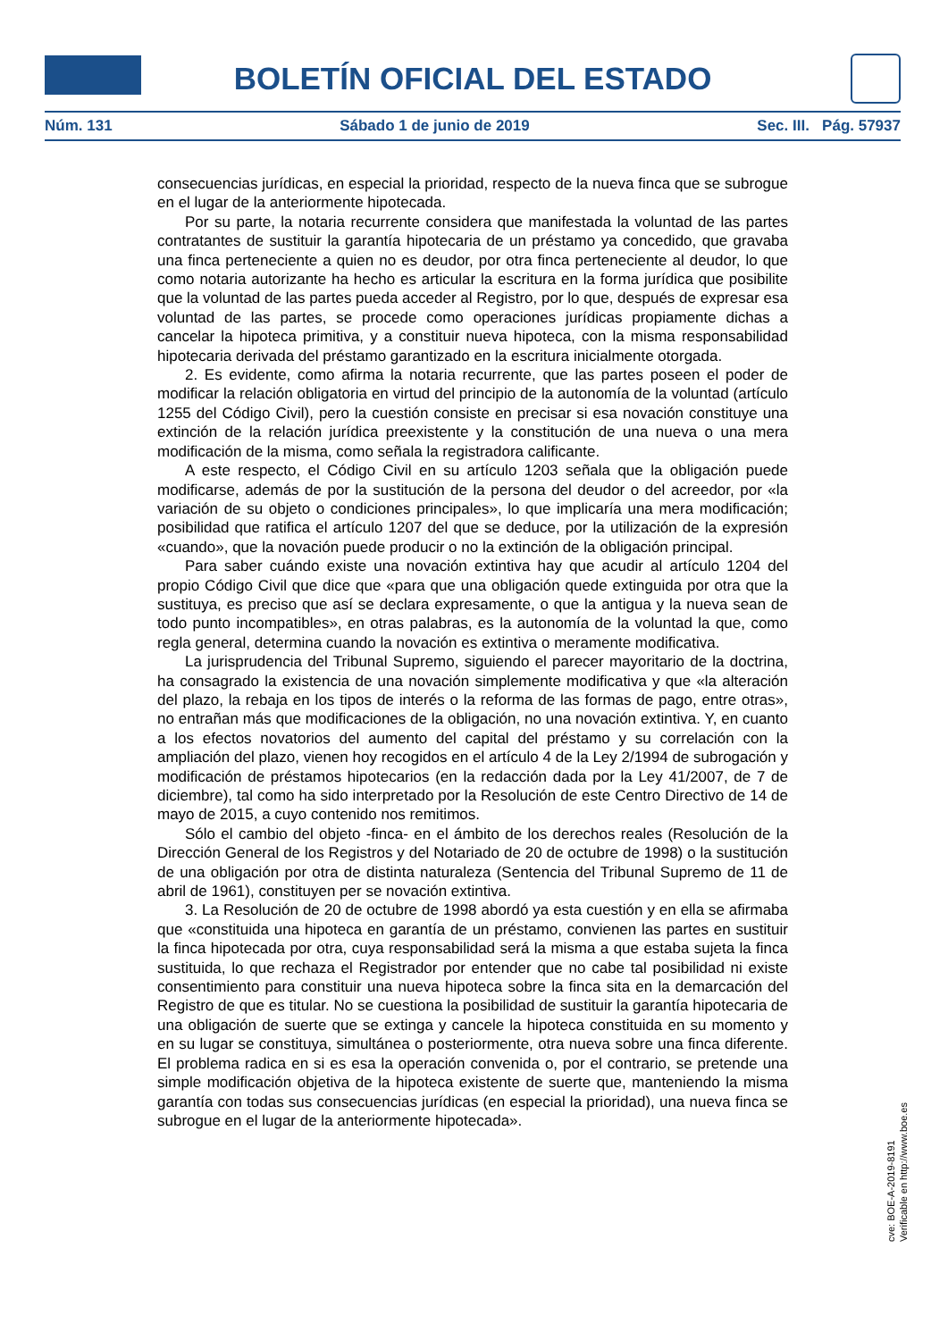BOLETÍN OFICIAL DEL ESTADO
Núm. 131 Sábado 1 de junio de 2019 Sec. III. Pág. 57937
consecuencias jurídicas, en especial la prioridad, respecto de la nueva finca que se subrogue en el lugar de la anteriormente hipotecada.
Por su parte, la notaria recurrente considera que manifestada la voluntad de las partes contratantes de sustituir la garantía hipotecaria de un préstamo ya concedido, que gravaba una finca perteneciente a quien no es deudor, por otra finca perteneciente al deudor, lo que como notaria autorizante ha hecho es articular la escritura en la forma jurídica que posibilite que la voluntad de las partes pueda acceder al Registro, por lo que, después de expresar esa voluntad de las partes, se procede como operaciones jurídicas propiamente dichas a cancelar la hipoteca primitiva, y a constituir nueva hipoteca, con la misma responsabilidad hipotecaria derivada del préstamo garantizado en la escritura inicialmente otorgada.
2. Es evidente, como afirma la notaria recurrente, que las partes poseen el poder de modificar la relación obligatoria en virtud del principio de la autonomía de la voluntad (artículo 1255 del Código Civil), pero la cuestión consiste en precisar si esa novación constituye una extinción de la relación jurídica preexistente y la constitución de una nueva o una mera modificación de la misma, como señala la registradora calificante.
A este respecto, el Código Civil en su artículo 1203 señala que la obligación puede modificarse, además de por la sustitución de la persona del deudor o del acreedor, por «la variación de su objeto o condiciones principales», lo que implicaría una mera modificación; posibilidad que ratifica el artículo 1207 del que se deduce, por la utilización de la expresión «cuando», que la novación puede producir o no la extinción de la obligación principal.
Para saber cuándo existe una novación extintiva hay que acudir al artículo 1204 del propio Código Civil que dice que «para que una obligación quede extinguida por otra que la sustituya, es preciso que así se declara expresamente, o que la antigua y la nueva sean de todo punto incompatibles», en otras palabras, es la autonomía de la voluntad la que, como regla general, determina cuando la novación es extintiva o meramente modificativa.
La jurisprudencia del Tribunal Supremo, siguiendo el parecer mayoritario de la doctrina, ha consagrado la existencia de una novación simplemente modificativa y que «la alteración del plazo, la rebaja en los tipos de interés o la reforma de las formas de pago, entre otras», no entrañan más que modificaciones de la obligación, no una novación extintiva. Y, en cuanto a los efectos novatorios del aumento del capital del préstamo y su correlación con la ampliación del plazo, vienen hoy recogidos en el artículo 4 de la Ley 2/1994 de subrogación y modificación de préstamos hipotecarios (en la redacción dada por la Ley 41/2007, de 7 de diciembre), tal como ha sido interpretado por la Resolución de este Centro Directivo de 14 de mayo de 2015, a cuyo contenido nos remitimos.
Sólo el cambio del objeto -finca- en el ámbito de los derechos reales (Resolución de la Dirección General de los Registros y del Notariado de 20 de octubre de 1998) o la sustitución de una obligación por otra de distinta naturaleza (Sentencia del Tribunal Supremo de 11 de abril de 1961), constituyen per se novación extintiva.
3. La Resolución de 20 de octubre de 1998 abordó ya esta cuestión y en ella se afirmaba que «constituida una hipoteca en garantía de un préstamo, convienen las partes en sustituir la finca hipotecada por otra, cuya responsabilidad será la misma a que estaba sujeta la finca sustituida, lo que rechaza el Registrador por entender que no cabe tal posibilidad ni existe consentimiento para constituir una nueva hipoteca sobre la finca sita en la demarcación del Registro de que es titular. No se cuestiona la posibilidad de sustituir la garantía hipotecaria de una obligación de suerte que se extinga y cancele la hipoteca constituida en su momento y en su lugar se constituya, simultánea o posteriormente, otra nueva sobre una finca diferente. El problema radica en si es esa la operación convenida o, por el contrario, se pretende una simple modificación objetiva de la hipoteca existente de suerte que, manteniendo la misma garantía con todas sus consecuencias jurídicas (en especial la prioridad), una nueva finca se subrogue en el lugar de la anteriormente hipotecada».
cve: BOE-A-2019-8191
Verificable en http://www.boe.es